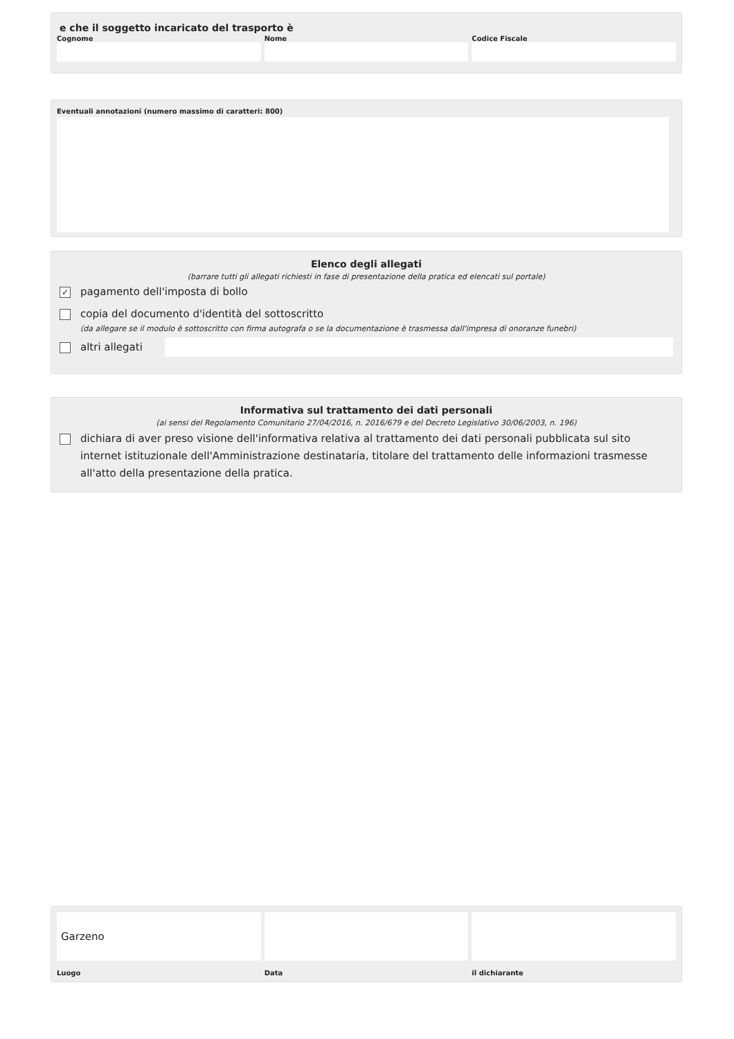e che il soggetto incaricato del trasporto è
Cognome Nome Codice Fiscale
Eventuali annotazioni (numero massimo di caratteri: 800)
Elenco degli allegati
(barrare tutti gli allegati richiesti in fase di presentazione della pratica ed elencati sul portale)
✓
pagamento dell'imposta di bollo
copia del documento d'identità del sottoscritto
(da allegare se il modulo è sottoscritto con firma autografa o se la documentazione è trasmessa dall'impresa di onoranze funebri)
altri allegati
Informativa sul trattamento dei dati personali
(ai sensi del Regolamento Comunitario 27/04/2016, n. 2016/679 e del Decreto Legislativo 30/06/2003, n. 196)
dichiara di aver preso visione dell'informativa relativa al trattamento dei dati personali pubblicata sul sito internet istituzionale dell'Amministrazione destinataria, titolare del trattamento delle informazioni trasmesse all'atto della presentazione della pratica.
Garzeno
Luogo
Data il dichiarante